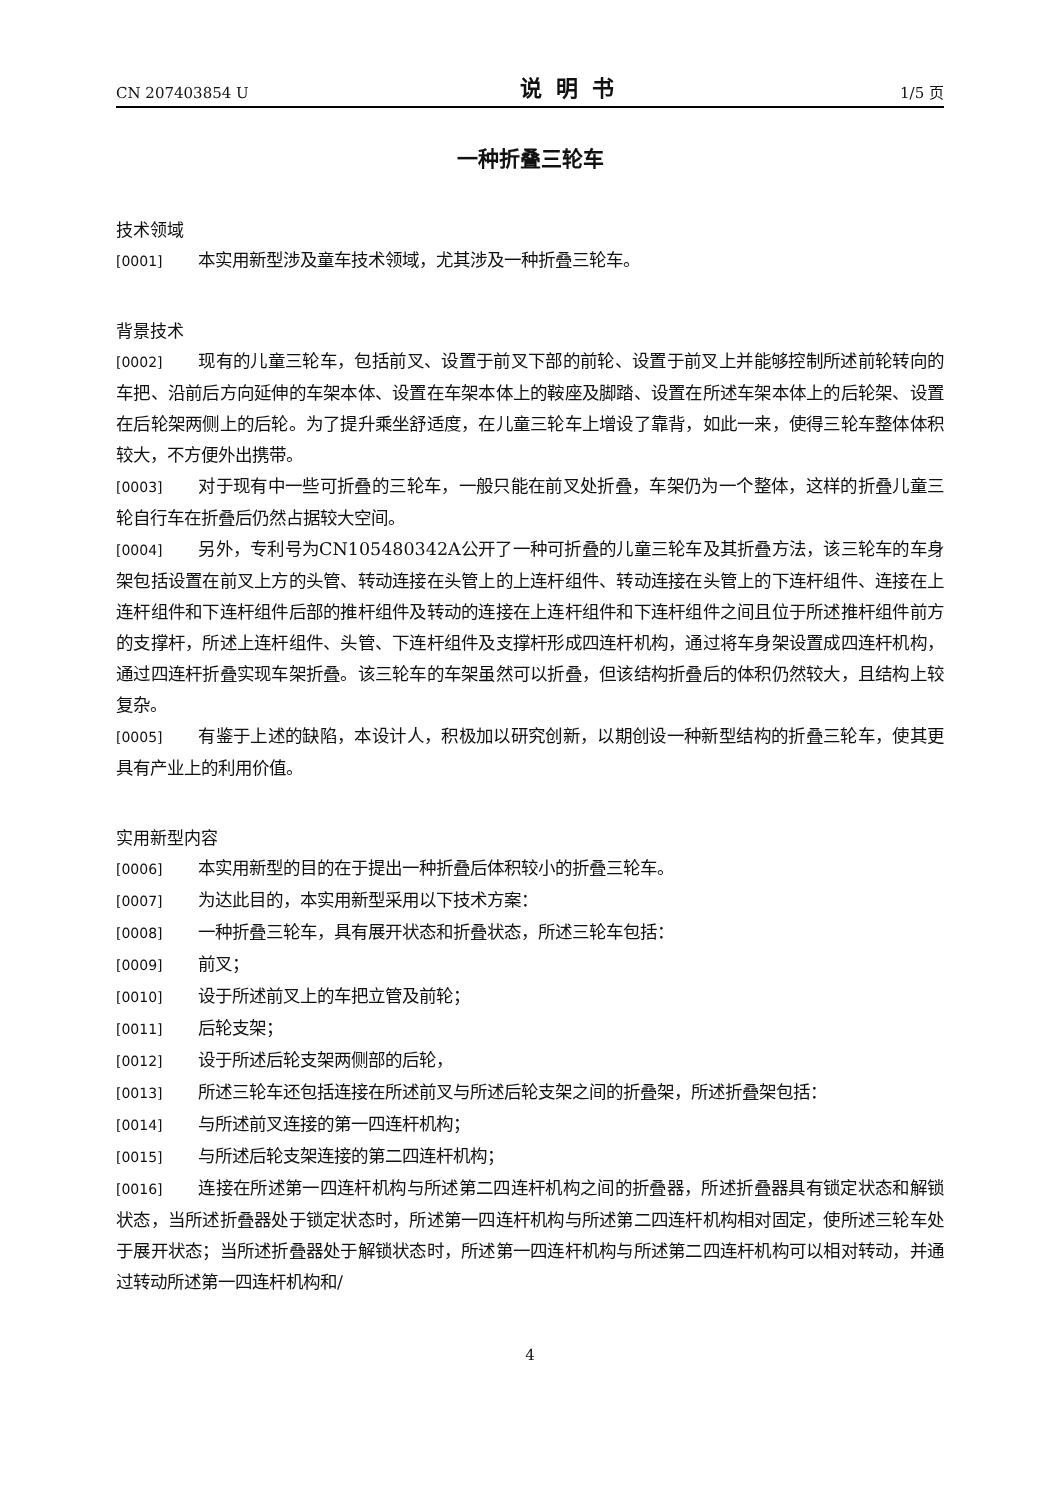CN 207403854 U 说明书 1/5 页
一种折叠三轮车
技术领域
[0001] 本实用新型涉及童车技术领域，尤其涉及一种折叠三轮车。
背景技术
[0002] 现有的儿童三轮车，包括前叉、设置于前叉下部的前轮、设置于前叉上并能够控制所述前轮转向的车把、沿前后方向延伸的车架本体、设置在车架本体上的鞍座及脚踏、设置在所述车架本体上的后轮架、设置在后轮架两侧上的后轮。为了提升乘坐舒适度，在儿童三轮车上增设了靠背，如此一来，使得三轮车整体体积较大，不方便外出携带。
[0003] 对于现有中一些可折叠的三轮车，一般只能在前叉处折叠，车架仍为一个整体，这样的折叠儿童三轮自行车在折叠后仍然占据较大空间。
[0004] 另外，专利号为CN105480342A公开了一种可折叠的儿童三轮车及其折叠方法，该三轮车的车身架包括设置在前叉上方的头管、转动连接在头管上的上连杆组件、转动连接在头管上的下连杆组件、连接在上连杆组件和下连杆组件后部的推杆组件及转动的连接在上连杆组件和下连杆组件之间且位于所述推杆组件前方的支撑杆，所述上连杆组件、头管、下连杆组件及支撑杆形成四连杆机构，通过将车身架设置成四连杆机构，通过四连杆折叠实现车架折叠。该三轮车的车架虽然可以折叠，但该结构折叠后的体积仍然较大，且结构上较复杂。
[0005] 有鉴于上述的缺陷，本设计人，积极加以研究创新，以期创设一种新型结构的折叠三轮车，使其更具有产业上的利用价值。
实用新型内容
[0006] 本实用新型的目的在于提出一种折叠后体积较小的折叠三轮车。
[0007] 为达此目的，本实用新型采用以下技术方案：
[0008] 一种折叠三轮车，具有展开状态和折叠状态，所述三轮车包括：
[0009] 前叉；
[0010] 设于所述前叉上的车把立管及前轮；
[0011] 后轮支架；
[0012] 设于所述后轮支架两侧部的后轮，
[0013] 所述三轮车还包括连接在所述前叉与所述后轮支架之间的折叠架，所述折叠架包括：
[0014] 与所述前叉连接的第一四连杆机构；
[0015] 与所述后轮支架连接的第二四连杆机构；
[0016] 连接在所述第一四连杆机构与所述第二四连杆机构之间的折叠器，所述折叠器具有锁定状态和解锁状态，当所述折叠器处于锁定状态时，所述第一四连杆机构与所述第二四连杆机构相对固定，使所述三轮车处于展开状态；当所述折叠器处于解锁状态时，所述第一四连杆机构与所述第二四连杆机构可以相对转动，并通过转动所述第一四连杆机构和/
4